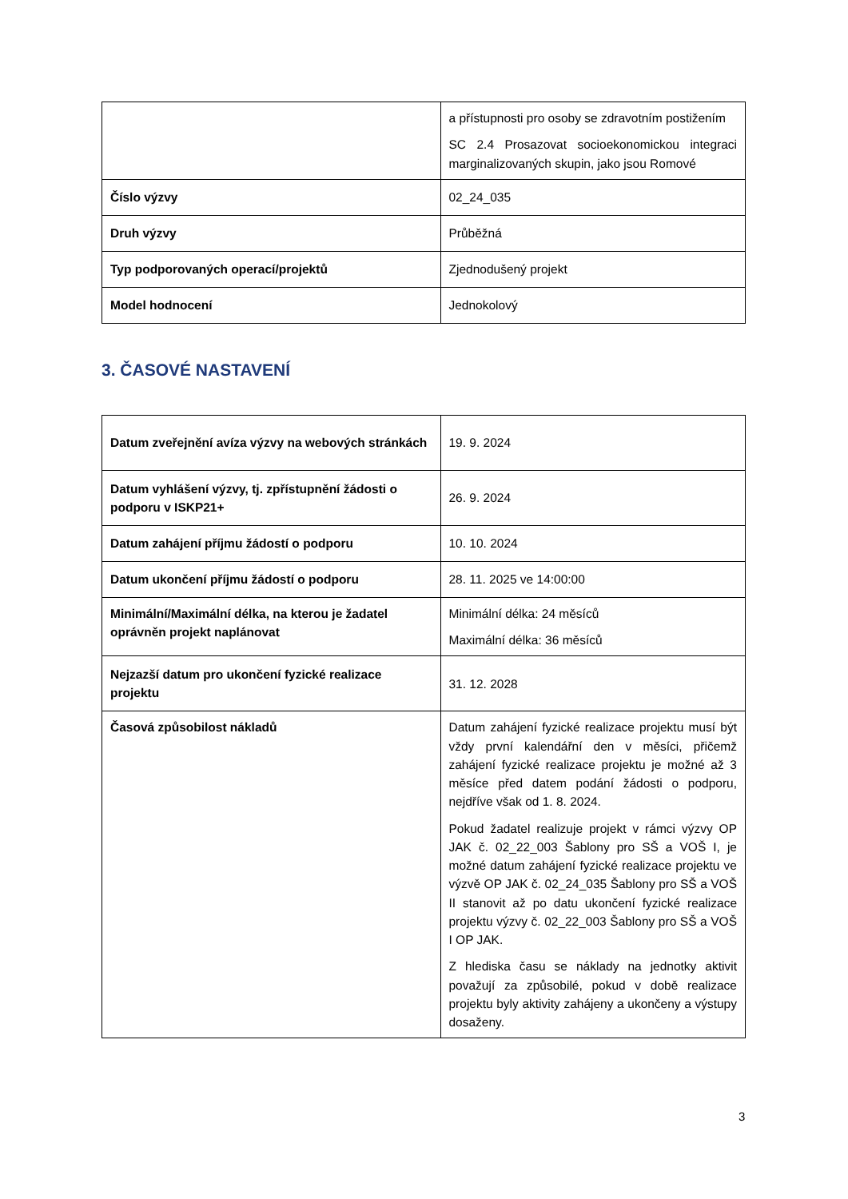| | a přístupnosti pro osoby se zdravotním postižením SC 2.4 Prosazovat socioekonomickou integraci marginalizovaných skupin, jako jsou Romové |
| Číslo výzvy | 02_24_035 |
| Druh výzvy | Průběžná |
| Typ podporovaných operací/projektů | Zjednodušený projekt |
| Model hodnocení | Jednokolový |
3. ČASOVÉ NASTAVENÍ
| Datum zveřejnění avíza výzvy na webových stránkách | 19. 9. 2024 |
| Datum vyhlášení výzvy, tj. zpřístupnění žádosti o podporu v ISKP21+ | 26. 9. 2024 |
| Datum zahájení příjmu žádostí o podporu | 10. 10. 2024 |
| Datum ukončení příjmu žádostí o podporu | 28. 11. 2025 ve 14:00:00 |
| Minimální/Maximální délka, na kterou je žadatel oprávněn projekt naplánovat | Minimální délka: 24 měsíců Maximální délka: 36 měsíců |
| Nejzazší datum pro ukončení fyzické realizace projektu | 31. 12. 2028 |
| Časová způsobilost nákladů | Datum zahájení fyzické realizace projektu musí být vždy první kalendářní den v měsíci, přičemž zahájení fyzické realizace projektu je možné až 3 měsíce před datem podání žádosti o podporu, nejdříve však od 1. 8. 2024. Pokud žadatel realizuje projekt v rámci výzvy OP JAK č. 02_22_003 Šablony pro SŠ a VOŠ I, je možné datum zahájení fyzické realizace projektu ve výzvě OP JAK č. 02_24_035 Šablony pro SŠ a VOŠ II stanovit až po datu ukončení fyzické realizace projektu výzvy č. 02_22_003 Šablony pro SŠ a VOŠ I OP JAK. Z hlediska času se náklady na jednotky aktivit považují za způsobilé, pokud v době realizace projektu byly aktivity zahájeny a ukončeny a výstupy dosaženy. |
3